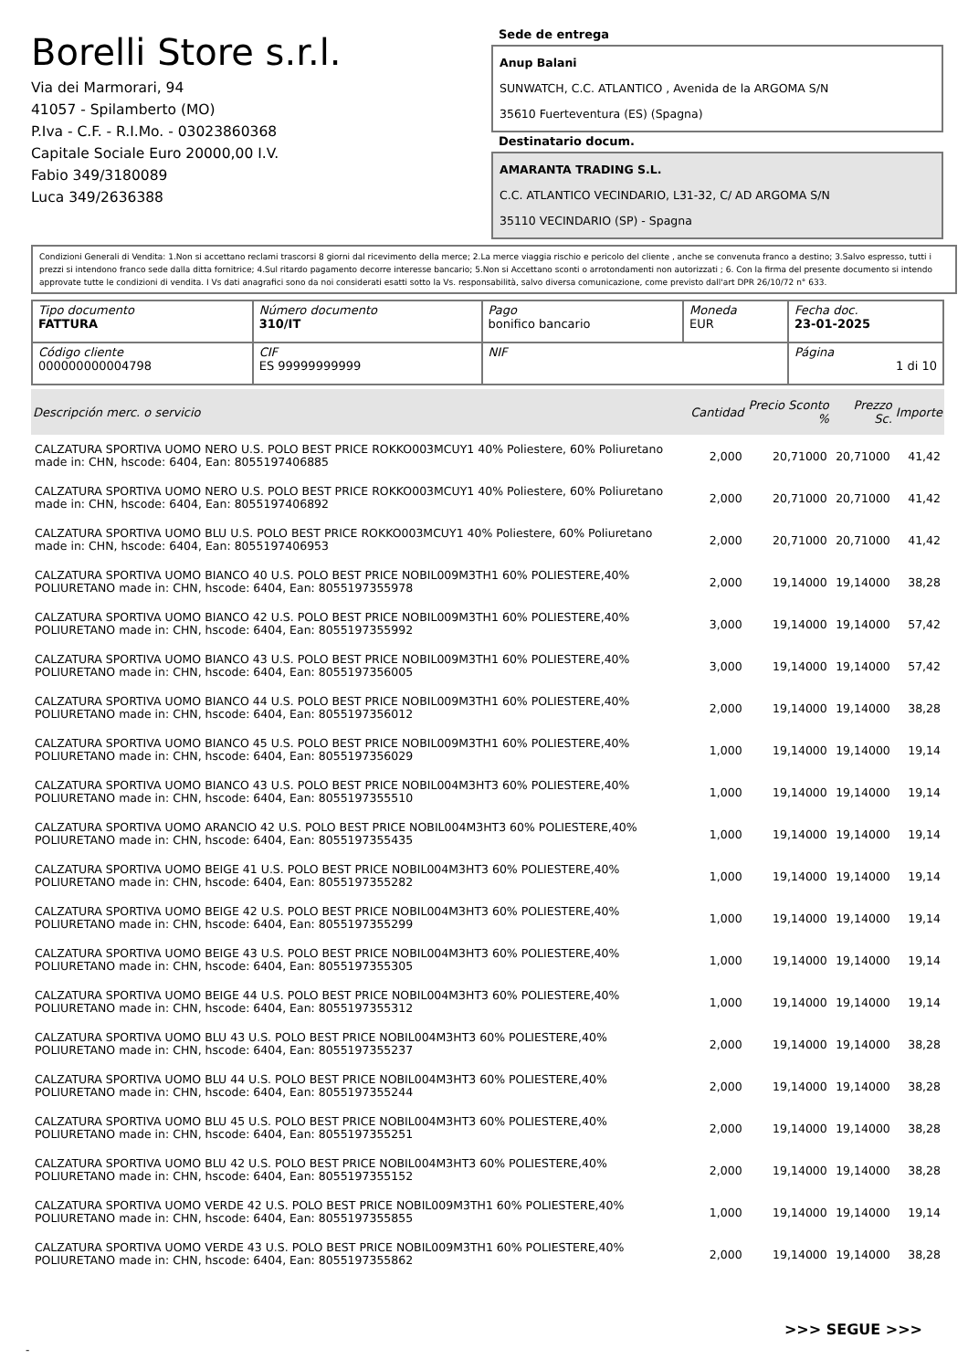Borelli Store s.r.l.
Via dei Marmorari, 94
41057 - Spilamberto (MO)
P.Iva - C.F. - R.I.Mo. - 03023860368
Capitale Sociale Euro 20000,00 I.V.
Fabio 349/3180089
Luca 349/2636388
Sede de entrega
Anup Balani
SUNWATCH, C.C. ATLANTICO , Avenida de la ARGOMA S/N
35610 Fuerteventura (ES) (Spagna)
Destinatario docum.
AMARANTA TRADING S.L.
C.C. ATLANTICO VECINDARIO, L31-32, C/ AD ARGOMA S/N
35110 VECINDARIO (SP) - Spagna
Condizioni Generali di Vendita: 1.Non si accettano reclami trascorsi 8 giorni dal ricevimento della merce; 2.La merce viaggia rischio e pericolo del cliente , anche se convenuta franco a destino; 3.Salvo espresso, tutti i prezzi si intendono franco sede dalla ditta fornitrice; 4.Sul ritardo pagamento decorre interesse bancario; 5.Non si Accettano sconti o arrotondamenti non autorizzati ; 6. Con la firma del presente documento si intendo approvate tutte le condizioni di vendita. I Vs dati anagrafici sono da noi considerati esatti sotto la Vs. responsabilità, salvo diversa comunicazione, come previsto dall'art DPR 26/10/72 n° 633.
| Tipo documento FATTURA | Número documento 310/IT | Pago bonifico bancario | Moneda EUR | Fecha doc. 23-01-2025 |
| Código cliente 000000000004798 | CIF ES 99999999999 | NIF | | Página 1 di 10 |
| Descripción merc. o servicio | Cantidad | Precio Sconto % | Prezzo Sc. | Importe |
| --- | --- | --- | --- | --- |
| CALZATURA SPORTIVA UOMO NERO U.S. POLO BEST PRICE ROKKO003MCUY1 40% Poliestere, 60% Poliuretano made in: CHN, hscode: 6404, Ean: 8055197406885 | 2,000 | 20,71000 | 20,71000 | 41,42 |
| CALZATURA SPORTIVA UOMO NERO U.S. POLO BEST PRICE ROKKO003MCUY1 40% Poliestere, 60% Poliuretano made in: CHN, hscode: 6404, Ean: 8055197406892 | 2,000 | 20,71000 | 20,71000 | 41,42 |
| CALZATURA SPORTIVA UOMO BLU U.S. POLO BEST PRICE ROKKO003MCUY1 40% Poliestere, 60% Poliuretano made in: CHN, hscode: 6404, Ean: 8055197406953 | 2,000 | 20,71000 | 20,71000 | 41,42 |
| CALZATURA SPORTIVA UOMO BIANCO 40 U.S. POLO BEST PRICE NOBIL009M3TH1 60% POLIESTERE,40% POLIURETANO made in: CHN, hscode: 6404, Ean: 8055197355978 | 2,000 | 19,14000 | 19,14000 | 38,28 |
| CALZATURA SPORTIVA UOMO BIANCO 42 U.S. POLO BEST PRICE NOBIL009M3TH1 60% POLIESTERE,40% POLIURETANO made in: CHN, hscode: 6404, Ean: 8055197355992 | 3,000 | 19,14000 | 19,14000 | 57,42 |
| CALZATURA SPORTIVA UOMO BIANCO 43 U.S. POLO BEST PRICE NOBIL009M3TH1 60% POLIESTERE,40% POLIURETANO made in: CHN, hscode: 6404, Ean: 8055197356005 | 3,000 | 19,14000 | 19,14000 | 57,42 |
| CALZATURA SPORTIVA UOMO BIANCO 44 U.S. POLO BEST PRICE NOBIL009M3TH1 60% POLIESTERE,40% POLIURETANO made in: CHN, hscode: 6404, Ean: 8055197356012 | 2,000 | 19,14000 | 19,14000 | 38,28 |
| CALZATURA SPORTIVA UOMO BIANCO 45 U.S. POLO BEST PRICE NOBIL009M3TH1 60% POLIESTERE,40% POLIURETANO made in: CHN, hscode: 6404, Ean: 8055197356029 | 1,000 | 19,14000 | 19,14000 | 19,14 |
| CALZATURA SPORTIVA UOMO BIANCO 43 U.S. POLO BEST PRICE NOBIL004M3HT3 60% POLIESTERE,40% POLIURETANO made in: CHN, hscode: 6404, Ean: 8055197355510 | 1,000 | 19,14000 | 19,14000 | 19,14 |
| CALZATURA SPORTIVA UOMO ARANCIO 42 U.S. POLO BEST PRICE NOBIL004M3HT3 60% POLIESTERE,40% POLIURETANO made in: CHN, hscode: 6404, Ean: 8055197355435 | 1,000 | 19,14000 | 19,14000 | 19,14 |
| CALZATURA SPORTIVA UOMO BEIGE 41 U.S. POLO BEST PRICE NOBIL004M3HT3 60% POLIESTERE,40% POLIURETANO made in: CHN, hscode: 6404, Ean: 8055197355282 | 1,000 | 19,14000 | 19,14000 | 19,14 |
| CALZATURA SPORTIVA UOMO BEIGE 42 U.S. POLO BEST PRICE NOBIL004M3HT3 60% POLIESTERE,40% POLIURETANO made in: CHN, hscode: 6404, Ean: 8055197355299 | 1,000 | 19,14000 | 19,14000 | 19,14 |
| CALZATURA SPORTIVA UOMO BEIGE 43 U.S. POLO BEST PRICE NOBIL004M3HT3 60% POLIESTERE,40% POLIURETANO made in: CHN, hscode: 6404, Ean: 8055197355305 | 1,000 | 19,14000 | 19,14000 | 19,14 |
| CALZATURA SPORTIVA UOMO BEIGE 44 U.S. POLO BEST PRICE NOBIL004M3HT3 60% POLIESTERE,40% POLIURETANO made in: CHN, hscode: 6404, Ean: 8055197355312 | 1,000 | 19,14000 | 19,14000 | 19,14 |
| CALZATURA SPORTIVA UOMO BLU 43 U.S. POLO BEST PRICE NOBIL004M3HT3 60% POLIESTERE,40% POLIURETANO made in: CHN, hscode: 6404, Ean: 8055197355237 | 2,000 | 19,14000 | 19,14000 | 38,28 |
| CALZATURA SPORTIVA UOMO BLU 44 U.S. POLO BEST PRICE NOBIL004M3HT3 60% POLIESTERE,40% POLIURETANO made in: CHN, hscode: 6404, Ean: 8055197355244 | 2,000 | 19,14000 | 19,14000 | 38,28 |
| CALZATURA SPORTIVA UOMO BLU 45 U.S. POLO BEST PRICE NOBIL004M3HT3 60% POLIESTERE,40% POLIURETANO made in: CHN, hscode: 6404, Ean: 8055197355251 | 2,000 | 19,14000 | 19,14000 | 38,28 |
| CALZATURA SPORTIVA UOMO BLU 42 U.S. POLO BEST PRICE NOBIL004M3HT3 60% POLIESTERE,40% POLIURETANO made in: CHN, hscode: 6404, Ean: 8055197355152 | 2,000 | 19,14000 | 19,14000 | 38,28 |
| CALZATURA SPORTIVA UOMO VERDE 42 U.S. POLO BEST PRICE NOBIL009M3TH1 60% POLIESTERE,40% POLIURETANO made in: CHN, hscode: 6404, Ean: 8055197355855 | 1,000 | 19,14000 | 19,14000 | 19,14 |
| CALZATURA SPORTIVA UOMO VERDE 43 U.S. POLO BEST PRICE NOBIL009M3TH1 60% POLIESTERE,40% POLIURETANO made in: CHN, hscode: 6404, Ean: 8055197355862 | 2,000 | 19,14000 | 19,14000 | 38,28 |
>>> SEGUE >>>
-